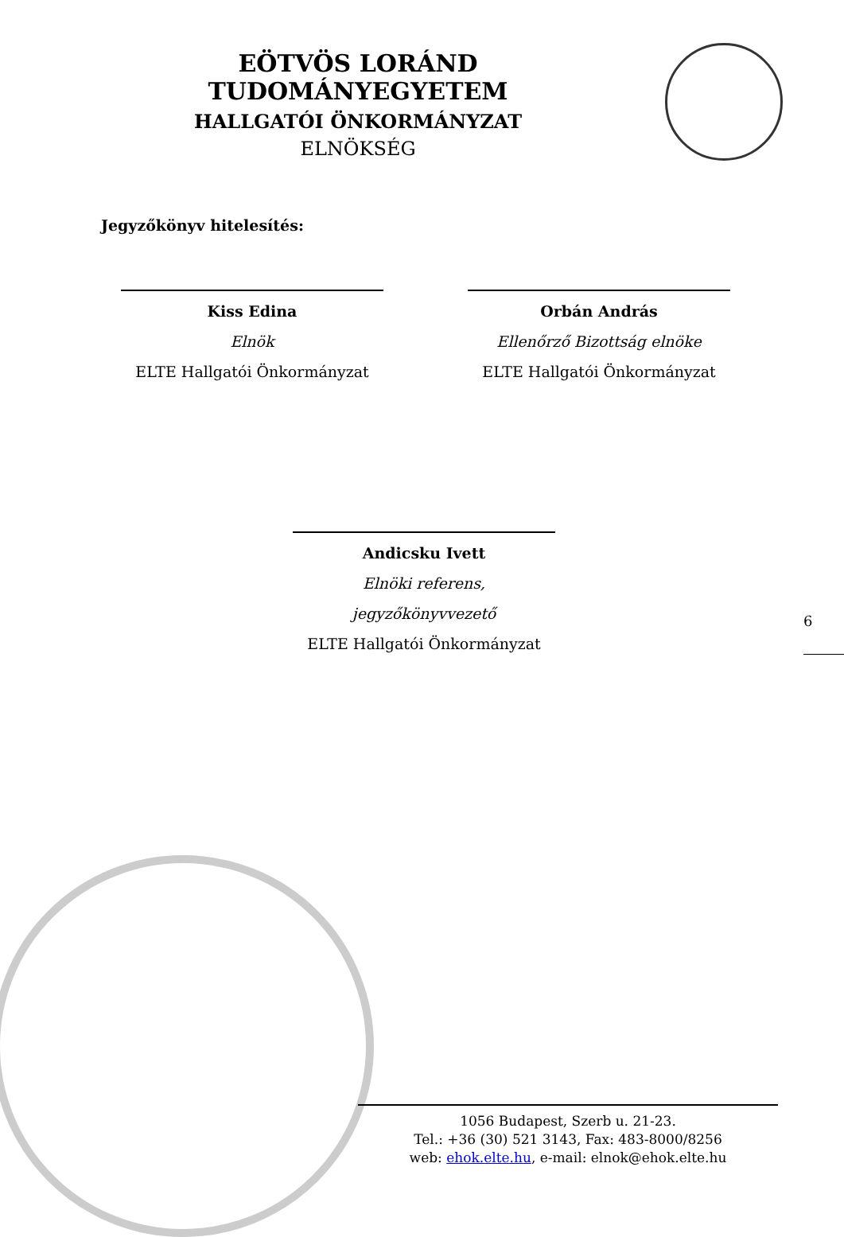EÖTVÖS LORÁND TUDOMÁNYEGYETEM
HALLGATÓI ÖNKORMÁNYZAT
ELNÖKSÉG
Jegyzőkönyv hitelesítés:
Kiss Edina
Elnök
ELTE Hallgatói Önkormányzat
Orbán András
Ellenőrző Bizottság elnöke
ELTE Hallgatói Önkormányzat
Andicsku Ivett
Elnöki referens, jegyzőkönyvvezető
ELTE Hallgatói Önkormányzat
6
1056 Budapest, Szerb u. 21-23.
Tel.: +36 (30) 521 3143, Fax: 483-8000/8256
web: ehok.elte.hu, e-mail: elnok@ehok.elte.hu